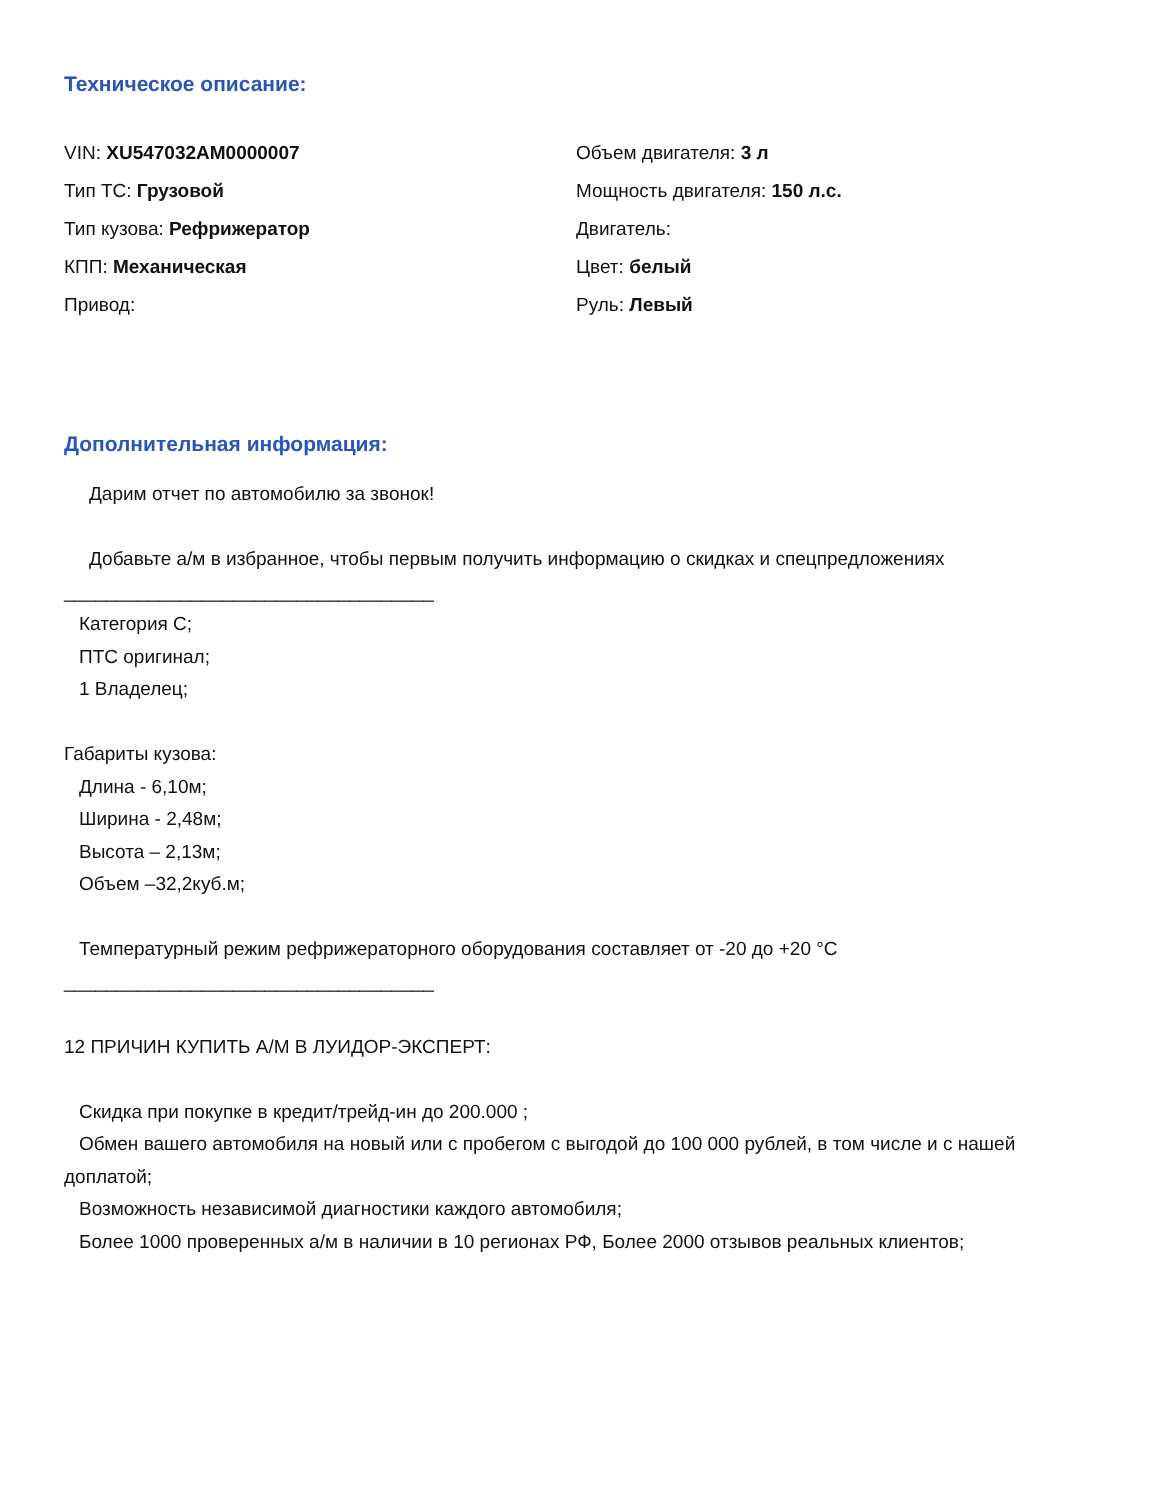Техническое описание:
VIN: XU547032AM0000007
Тип ТС: Грузовой
Тип кузова: Рефрижератор
КПП: Механическая
Привод:
Объем двигателя: 3 л
Мощность двигателя: 150 л.с.
Двигатель:
Цвет: белый
Руль: Левый
Дополнительная информация:
Дарим отчет по автомобилю за звонок!
Добавьте а/м в избранное, чтобы первым получить информацию о скидках и спецпредложениях
___________________________________
Категория С;
ПТС оригинал;
1 Владелец;
Габариты кузова:
Длина - 6,10м;
Ширина - 2,48м;
Высота – 2,13м;
Объем –32,2куб.м;
Температурный режим рефрижераторного оборудования составляет от -20 до +20 °С
___________________________________
12 ПРИЧИН КУПИТЬ А/М В ЛУИДОР-ЭКСПЕРТ:
Скидка при покупке в кредит/трейд-ин до 200.000 ;
Обмен вашего автомобиля на новый или с пробегом с выгодой до 100 000 рублей, в том числе и с нашей доплатой;
Возможность независимой диагностики каждого автомобиля;
Более 1000 проверенных а/м в наличии в 10 регионах РФ, Более 2000 отзывов реальных клиентов;